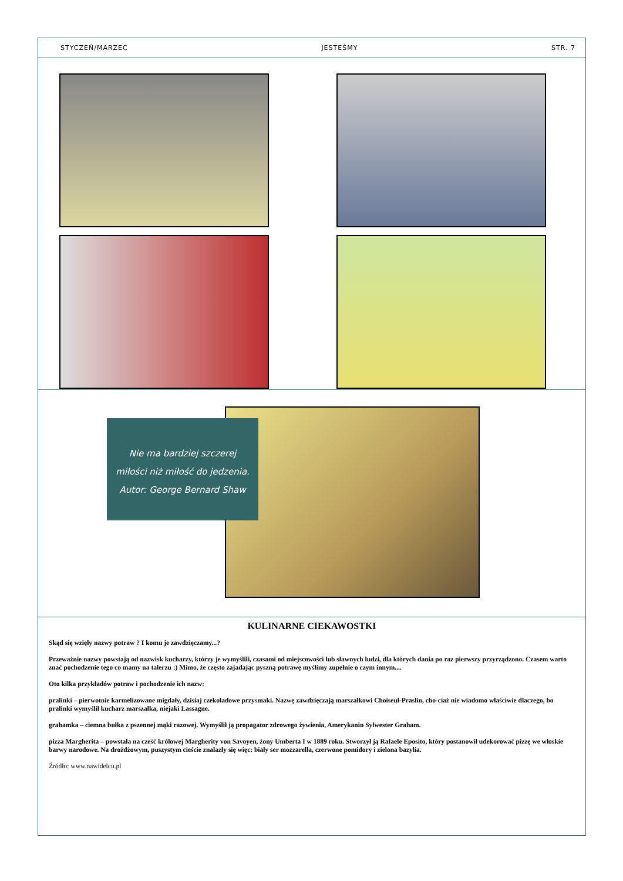STYCZEŃ/MARZEC JESTEŚMY STR. 7
Nie ma bardziej szczerej
miłości niż miłość do jedzenia.
Autor: George Bernard Shaw
KULINARNE CIEKAWOSTKI
Skąd się wzięły nazwy potraw ? I komu je zawdzięczamy...?
Przeważnie nazwy powstają od nazwisk kucharzy, którzy je wymyślili, czasami od miejscowości lub sławnych ludzi, dla których dania po raz pierwszy przyrządzono. Czasem warto znać pochodzenie tego co mamy na talerzu :) Mimo, że często zajadając pyszną potrawę myślimy zupełnie o czym innym....
Oto kilka przykładów potraw i pochodzenie ich nazw:
pralinki – pierwotnie karmelizowane migdały, dzisiaj czekoladowe przysmaki. Nazwę zawdzięczają marszałkowi Choiseul-Praslin, cho-ciaż nie wiadomo właściwie dlaczego, bo pralinki wymyślił kucharz marszałka, niejaki Lassagne.
grahamka – ciemna bułka z pszennej mąki razowej. Wymyślił ją propagator zdrowego żywienia, Amerykanin Sylwester Graham.
pizza Margherita – powstała na cześć królowej Margherity von Savoyen, żony Umberta I w 1889 roku. Stworzył ją Rafaele Eposito, który postanowił udekorować pizzę we włoskie barwy narodowe. Na drożdżowym, puszystym cieście znalazły się więc: biały ser mozzarella, czerwone pomidory i zielona bazylia.
Źródło: www.nawidelcu.pl